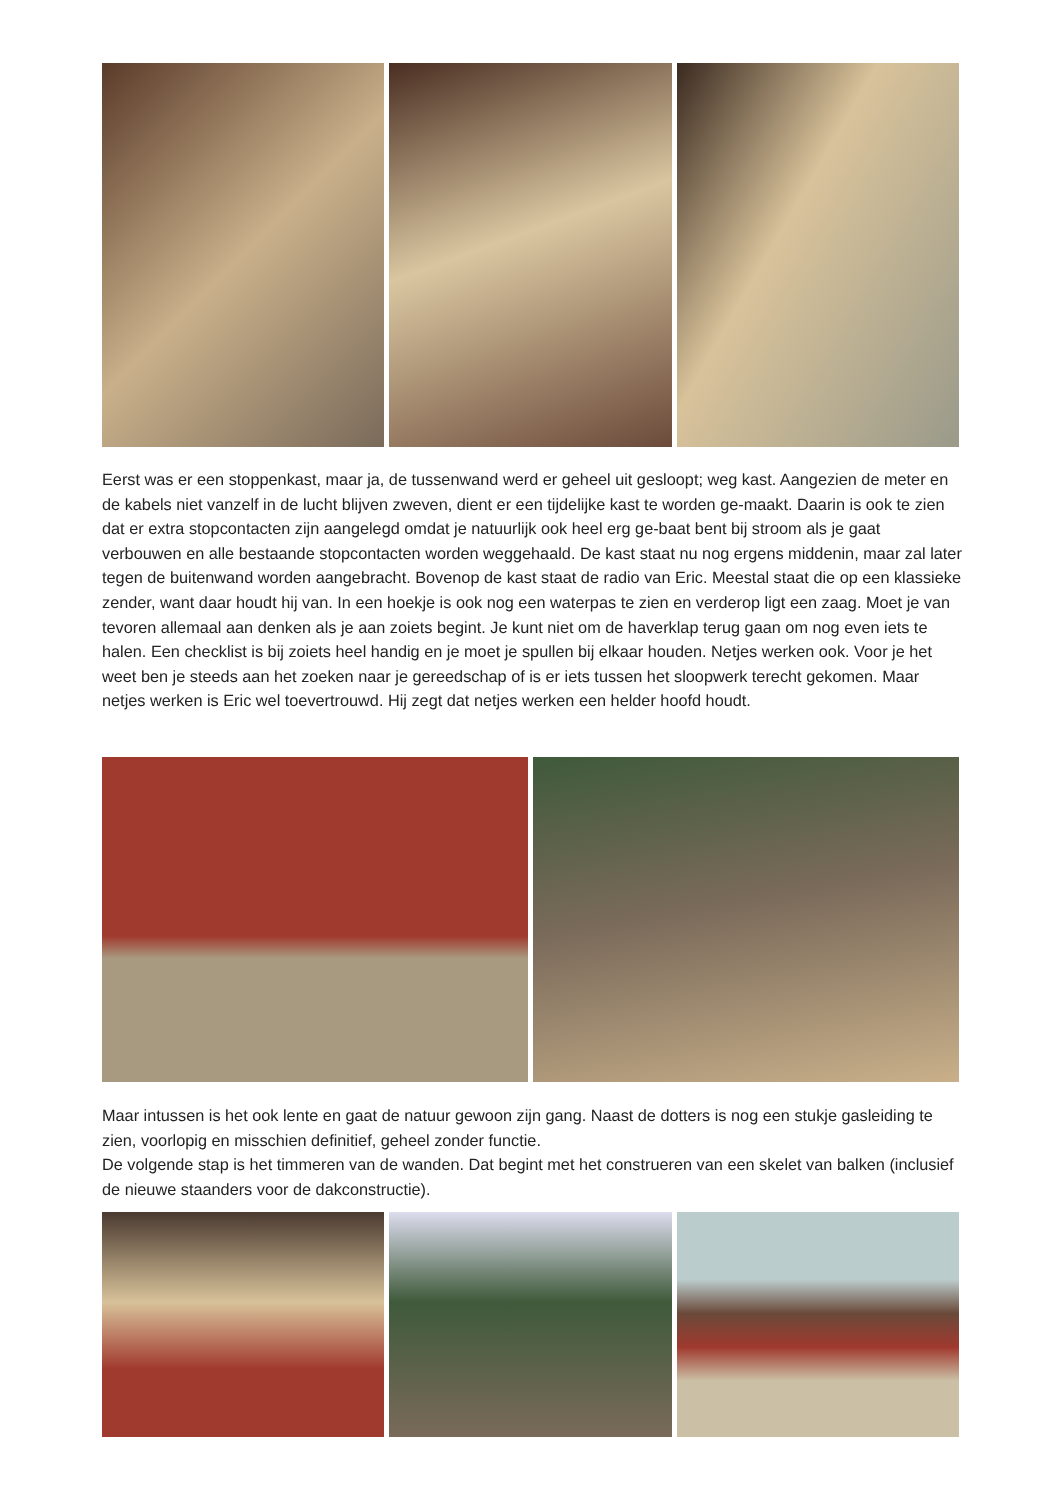Eerst was er een stoppenkast, maar ja, de tussenwand werd er geheel uit gesloopt; weg kast. Aangezien de meter en de kabels niet vanzelf in de lucht blijven zweven, dient er een tijdelijke kast te worden ge-maakt. Daarin is ook te zien dat er extra stopcontacten zijn aangelegd omdat je natuurlijk ook heel erg ge-baat bent bij stroom als je gaat verbouwen en alle bestaande stopcontacten worden weggehaald. De kast staat nu nog ergens middenin, maar zal later tegen de buitenwand worden aangebracht. Bovenop de kast staat de radio van Eric. Meestal staat die op een klassieke zender, want daar houdt hij van. In een hoekje is ook nog een waterpas te zien en verderop ligt een zaag. Moet je van tevoren allemaal aan denken als je aan zoiets begint. Je kunt niet om de haverklap terug gaan om nog even iets te halen. Een checklist is bij zoiets heel handig en je moet je spullen bij elkaar houden. Netjes werken ook. Voor je het weet ben je steeds aan het zoeken naar je gereedschap of is er iets tussen het sloopwerk terecht gekomen. Maar netjes werken is Eric wel toevertrouwd. Hij zegt dat netjes werken een helder hoofd houdt.
Maar intussen is het ook lente en gaat de natuur gewoon zijn gang. Naast de dotters is nog een stukje gasleiding te zien, voorlopig en misschien definitief, geheel zonder functie.
De volgende stap is het timmeren van de wanden. Dat begint met het construeren van een skelet van balken (inclusief de nieuwe staanders voor de dakconstructie).